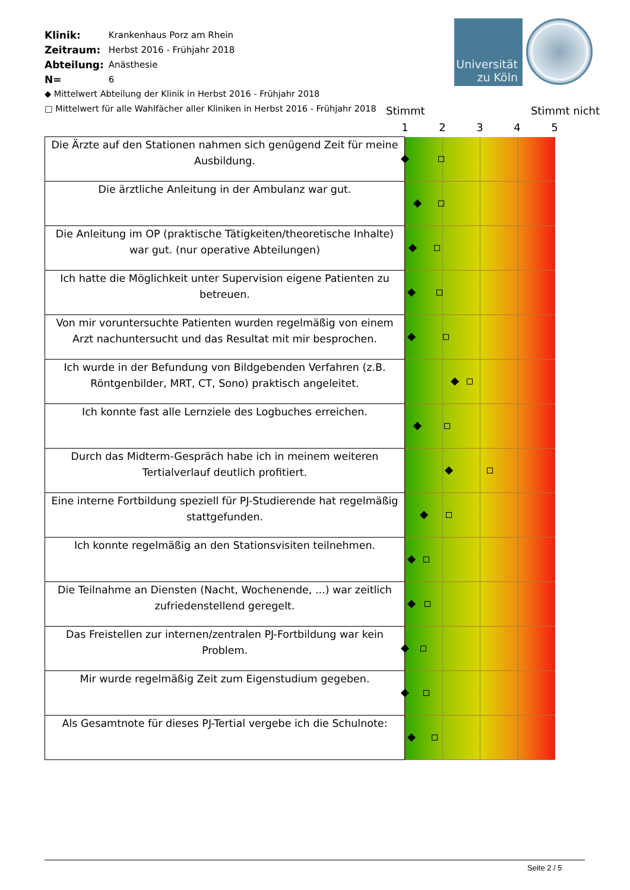| Klinik: | Krankenhaus Porz am Rhein |
| Zeitraum: | Herbst 2016 - Frühjahr 2018 |
| Abteilung: | Anästhesie |
| N= | 6 |
◆ Mittelwert Abteilung der Klinik in Herbst 2016 - Frühjahr 2018
□ Mittelwert für alle Wahlfächer aller Kliniken in Herbst 2016 - Frühjahr 2018
Universität
zu Köln
Stimmt Stimmt nicht
1 2 3 4 5
| Die Ärzte auf den Stationen nahmen sich genügend Zeit für meine Ausbildung. | |
| Die ärztliche Anleitung in der Ambulanz war gut. | |
| Die Anleitung im OP (praktische Tätigkeiten/theoretische Inhalte) war gut. (nur operative Abteilungen) | |
| Ich hatte die Möglichkeit unter Supervision eigene Patienten zu betreuen. | |
| Von mir voruntersuchte Patienten wurden regelmäßig von einem Arzt nachuntersucht und das Resultat mit mir besprochen. | |
| Ich wurde in der Befundung von Bildgebenden Verfahren (z.B. Röntgenbilder, MRT, CT, Sono) praktisch angeleitet. | |
| Ich konnte fast alle Lernziele des Logbuches erreichen. | |
| Durch das Midterm-Gespräch habe ich in meinem weiteren Tertialverlauf deutlich profitiert. | |
| Eine interne Fortbildung speziell für PJ-Studierende hat regelmäßig stattgefunden. | |
| Ich konnte regelmäßig an den Stationsvisiten teilnehmen. | |
| Die Teilnahme an Diensten (Nacht, Wochenende, ...) war zeitlich zufriedenstellend geregelt. | |
| Das Freistellen zur internen/zentralen PJ-Fortbildung war kein Problem. | |
| Mir wurde regelmäßig Zeit zum Eigenstudium gegeben. | |
| Als Gesamtnote für dieses PJ-Tertial vergebe ich die Schulnote: | |
Seite 2 / 5